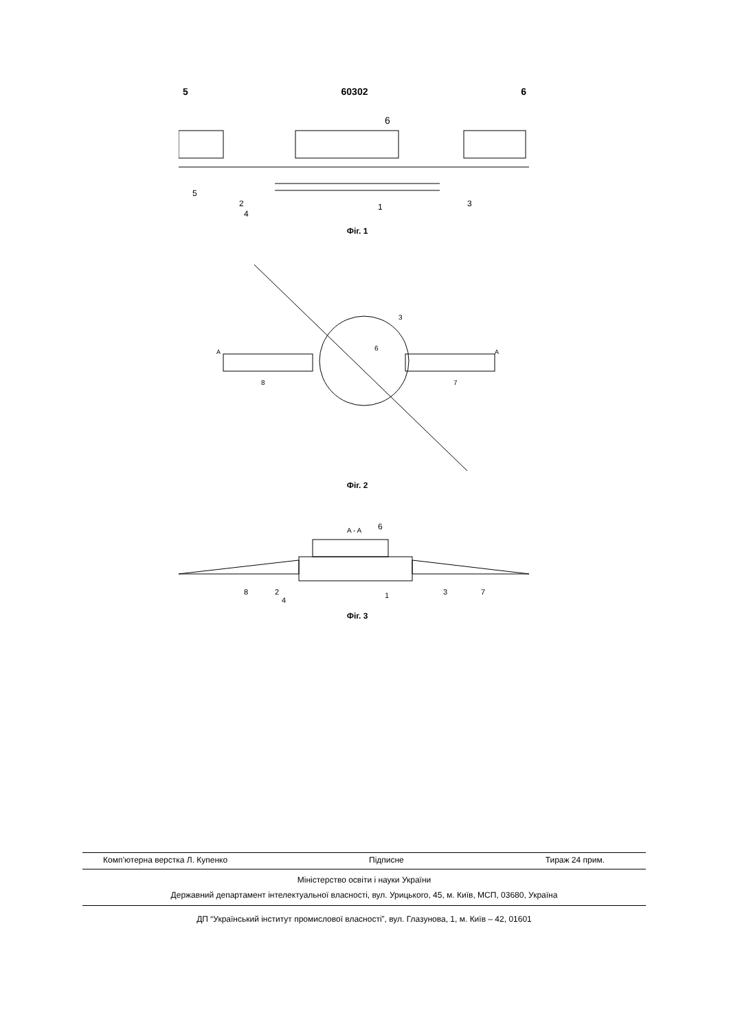5 60302 6
6
5
2
4
1
3
Фіг. 1
3
6
8
7
A
A
Фіг. 2
A - A
6
8
2
4
1
3
7
Фіг. 3
Комп’ютерна верстка Л. Купенко Підписне Тираж 24 прим.
Міністерство освіти і науки України
Державний департамент інтелектуальної власності, вул. Урицького, 45, м. Київ, МСП, 03680, Україна
ДП “Український інститут промислової власності”, вул. Глазунова, 1, м. Київ – 42, 01601